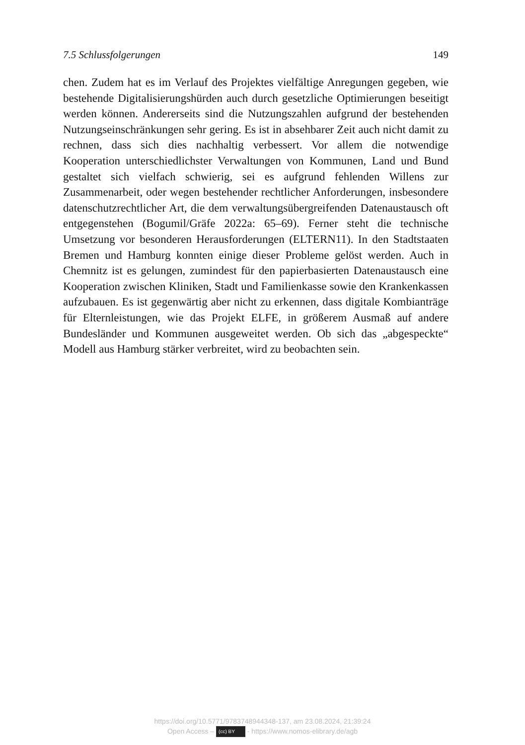7.5 Schlussfolgerungen 149
chen. Zudem hat es im Verlauf des Projektes vielfältige Anregungen gegeben, wie bestehende Digitalisierungshürden auch durch gesetzliche Optimierungen beseitigt werden können. Andererseits sind die Nutzungszahlen aufgrund der bestehenden Nutzungseinschränkungen sehr gering. Es ist in absehbarer Zeit auch nicht damit zu rechnen, dass sich dies nachhaltig verbessert. Vor allem die notwendige Kooperation unterschiedlichster Verwaltungen von Kommunen, Land und Bund gestaltet sich vielfach schwierig, sei es aufgrund fehlenden Willens zur Zusammenarbeit, oder wegen bestehender rechtlicher Anforderungen, insbesondere datenschutzrechtlicher Art, die dem verwaltungsübergreifenden Datenaustausch oft entgegenstehen (Bogumil/Gräfe 2022a: 65–69). Ferner steht die technische Umsetzung vor besonderen Herausforderungen (ELTERN11). In den Stadtstaaten Bremen und Hamburg konnten einige dieser Probleme gelöst werden. Auch in Chemnitz ist es gelungen, zumindest für den papierbasierten Datenaustausch eine Kooperation zwischen Kliniken, Stadt und Familienkasse sowie den Krankenkassen aufzubauen. Es ist gegenwärtig aber nicht zu erkennen, dass digitale Kombianträge für Elternleistungen, wie das Projekt ELFE, in größerem Ausmaß auf andere Bundesländer und Kommunen ausgeweitet werden. Ob sich das „abgespeckte“ Modell aus Hamburg stärker verbreitet, wird zu beobachten sein.
https://doi.org/10.5771/9783748944348-137, am 23.08.2024, 21:39:24
Open Access – (cc) BY - https://www.nomos-elibrary.de/agb